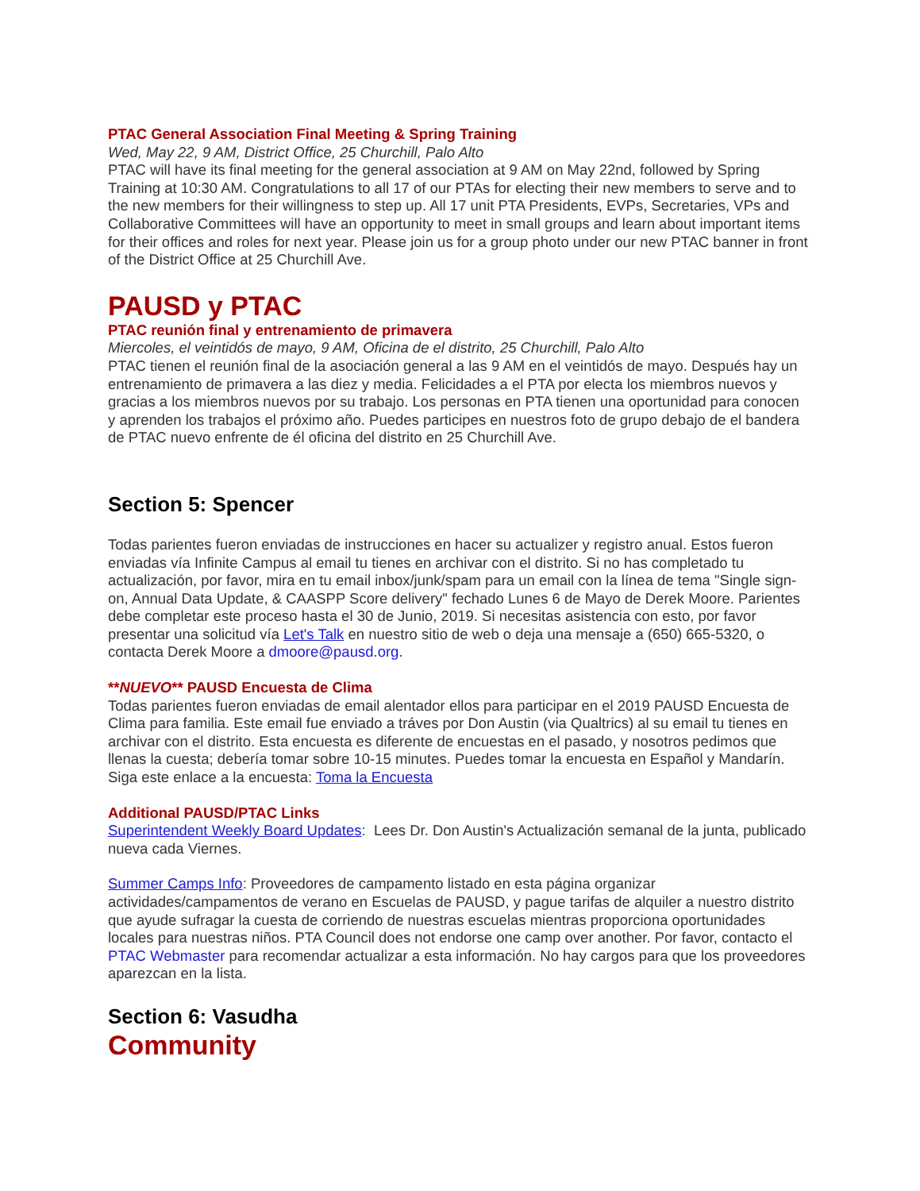PTAC General Association Final Meeting & Spring Training
Wed, May 22, 9 AM, District Office, 25 Churchill, Palo Alto
PTAC will have its final meeting for the general association at 9 AM on May 22nd, followed by Spring Training at 10:30 AM. Congratulations to all 17 of our PTAs for electing their new members to serve and to the new members for their willingness to step up. All 17 unit PTA Presidents, EVPs, Secretaries, VPs and Collaborative Committees will have an opportunity to meet in small groups and learn about important items for their offices and roles for next year. Please join us for a group photo under our new PTAC banner in front of the District Office at 25 Churchill Ave.
PAUSD y PTAC
PTAC reunión final y entrenamiento de primavera
Miercoles, el veintidós de mayo, 9 AM, Oficina de el distrito, 25 Churchill, Palo Alto
PTAC tienen el reunión final de la asociación general a las 9 AM en el veintidós de mayo. Después hay un entrenamiento de primavera a las diez y media. Felicidades a el PTA por electa los miembros nuevos y gracias a los miembros nuevos por su trabajo. Los personas en PTA tienen una oportunidad para conocen y aprenden los trabajos el próximo año. Puedes participes en nuestros foto de grupo debajo de el bandera de PTAC nuevo enfrente de él oficina del distrito en 25 Churchill Ave.
Section 5: Spencer
Todas parientes fueron enviadas de instrucciones en hacer su actualizer y registro anual. Estos fueron enviadas vía Infinite Campus al email tu tienes en archivar con el distrito. Si no has completado tu actualización, por favor, mira en tu email inbox/junk/spam para un email con la línea de tema "Single sign-on, Annual Data Update, & CAASPP Score delivery" fechado Lunes 6 de Mayo de Derek Moore. Parientes debe completar este proceso hasta el 30 de Junio, 2019. Si necesitas asistencia con esto, por favor presentar una solicitud vía Let's Talk en nuestro sitio de web o deja una mensaje a (650) 665-5320, o contacta Derek Moore a dmoore@pausd.org.
**NUEVO** PAUSD Encuesta de Clima
Todas parientes fueron enviadas de email alentador ellos para participar en el 2019 PAUSD Encuesta de Clima para familia. Este email fue enviado a tráves por Don Austin (via Qualtrics) al su email tu tienes en archivar con el distrito. Esta encuesta es diferente de encuestas en el pasado, y nosotros pedimos que llenas la cuesta; debería tomar sobre 10-15 minutes. Puedes tomar la encuesta en Español y Mandarín. Siga este enlace a la encuesta: Toma la Encuesta
Additional PAUSD/PTAC Links
Superintendent Weekly Board Updates: Lees Dr. Don Austin's Actualización semanal de la junta, publicado nueva cada Viernes.
Summer Camps Info: Proveedores de campamento listado en esta página organizar actividades/campamentos de verano en Escuelas de PAUSD, y pague tarifas de alquiler a nuestro distrito que ayude sufragar la cuesta de corriendo de nuestras escuelas mientras proporciona oportunidades locales para nuestras niños. PTA Council does not endorse one camp over another. Por favor, contacto el PTAC Webmaster para recomendar actualizar a esta información. No hay cargos para que los proveedores aparezcan en la lista.
Section 6: Vasudha
Community